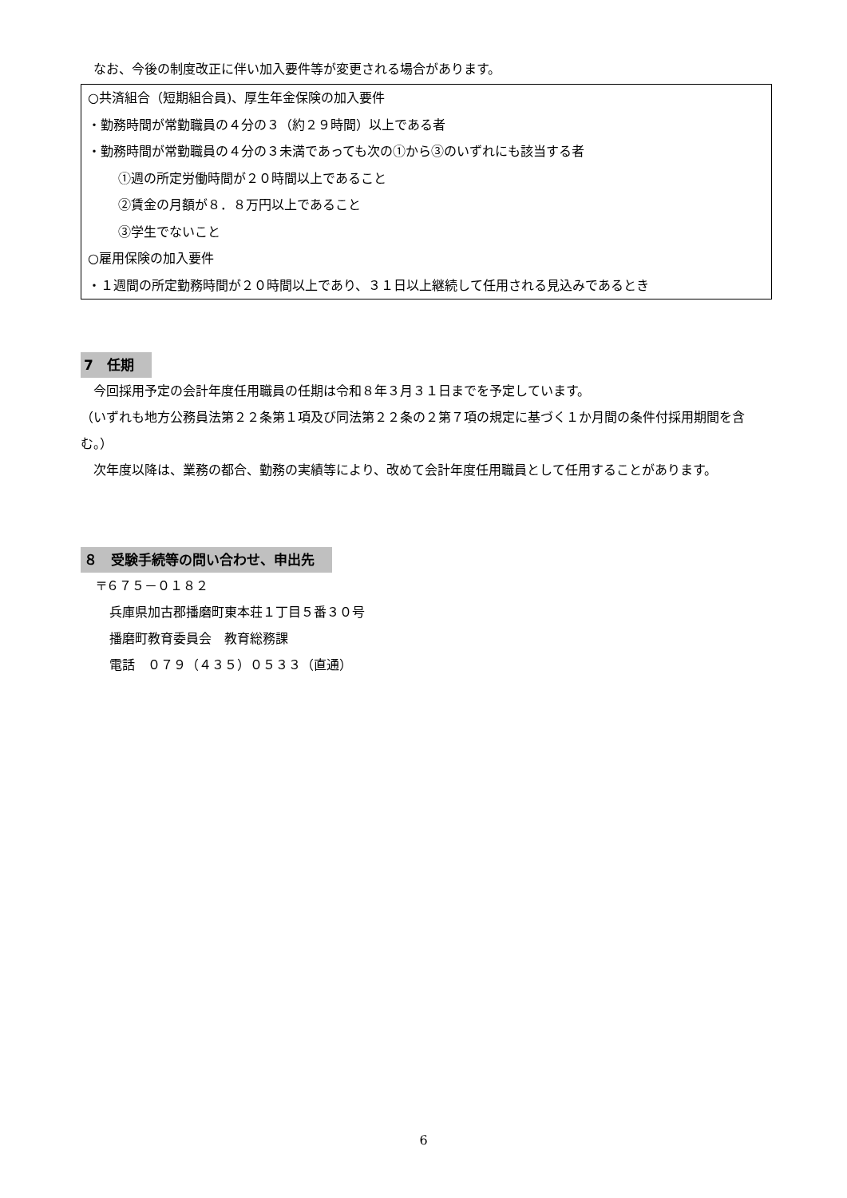なお、今後の制度改正に伴い加入要件等が変更される場合があります。
○共済組合（短期組合員)、厚生年金保険の加入要件
・勤務時間が常勤職員の４分の３（約２９時間）以上である者
・勤務時間が常勤職員の４分の３未満であっても次の①から③のいずれにも該当する者
①週の所定労働時間が２０時間以上であること
②賃金の月額が８．８万円以上であること
③学生でないこと
○雇用保険の加入要件
・１週間の所定勤務時間が２０時間以上であり、３１日以上継続して任用される見込みであるとき
7　任期
 今回採用予定の会計年度任用職員の任期は令和８年３月３１日までを予定しています。
（いずれも地方公務員法第２２条第１項及び同法第２２条の２第７項の規定に基づく１か月間の条件付採用期間を含む。）
 次年度以降は、業務の都合、勤務の実績等により、改めて会計年度任用職員として任用することがあります。
８　受験手続等の問い合わせ、申出先
〒６７５－０１８２
兵庫県加古郡播磨町東本荘１丁目５番３０号
播磨町教育委員会　教育総務課
電話　０７９（４３５）０５３３（直通）
6